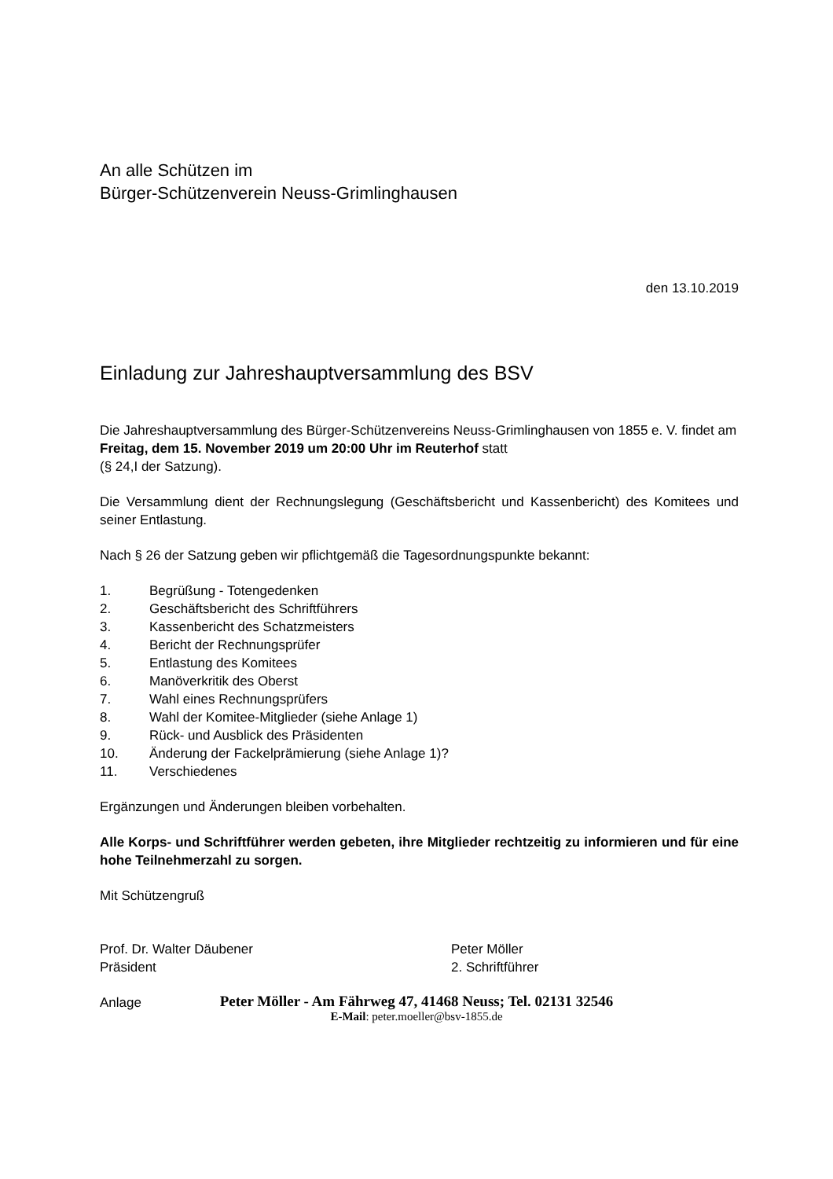An alle Schützen im
Bürger-Schützenverein Neuss-Grimlinghausen
den 13.10.2019
Einladung zur Jahreshauptversammlung des BSV
Die Jahreshauptversammlung des Bürger-Schützenvereins Neuss-Grimlinghausen von 1855 e. V. findet am Freitag, dem 15. November 2019 um 20:00 Uhr im Reuterhof statt
(§ 24,I der Satzung).
Die Versammlung dient der Rechnungslegung (Geschäftsbericht und Kassenbericht) des Komitees und seiner Entlastung.
Nach § 26 der Satzung geben wir pflichtgemäß die Tagesordnungspunkte bekannt:
1. Begrüßung - Totengedenken
2. Geschäftsbericht des Schriftführers
3. Kassenbericht des Schatzmeisters
4. Bericht der Rechnungsprüfer
5. Entlastung des Komitees
6. Manöverkritik des Oberst
7. Wahl eines Rechnungsprüfers
8. Wahl der Komitee-Mitglieder (siehe Anlage 1)
9. Rück- und Ausblick des Präsidenten
10. Änderung der Fackelprämierung (siehe Anlage 1)?
11. Verschiedenes
Ergänzungen und Änderungen bleiben vorbehalten.
Alle Korps- und Schriftführer werden gebeten, ihre Mitglieder rechtzeitig zu informieren und für eine hohe Teilnehmerzahl zu sorgen.
Mit Schützengruß
Prof. Dr. Walter Däubener
Präsident
Peter Möller
2. Schriftführer
Anlage
Peter Möller - Am Fährweg 47, 41468 Neuss; Tel. 02131 32546
E-Mail: peter.moeller@bsv-1855.de